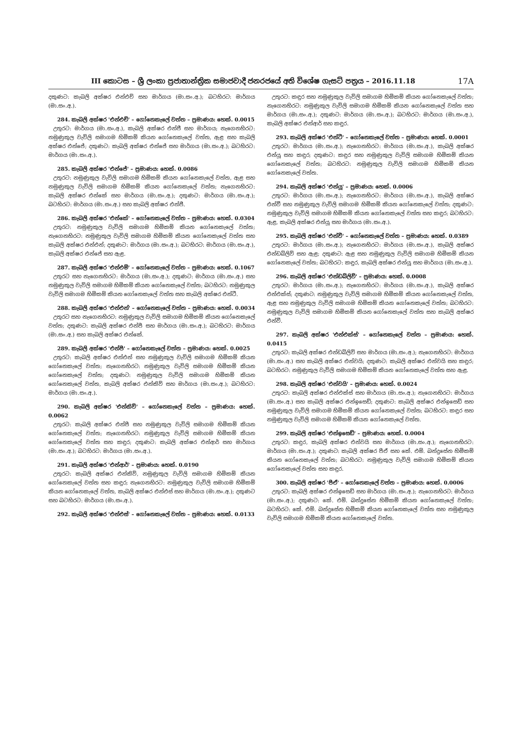III කොටස – ශ්‍රී ලංකා ප්‍රජාතාන්ත්‍රික සමාජවාදී ජනරජයේ අති විශේෂ ගැසට් පත්‍රය – 2016.11.18 17A
දකුණට: කැබලි අක්ෂර එන්එච් සහ මාර්ගය (මා.සං.අ.); බටහිරට: මාර්ගය (මා.සං.අ.).
284. කැබලි අක්ෂර 'එන්එච්' – ගෝනෙකැලේ වත්ත – ප්‍රමාණය: හෙක්. 0.0015
උතුරට: මාර්ගය (මා.සං.අ.), කැබලි අක්ෂර එන්ජී සහ මාර්ගය; නැගෙනහිරට: නමුණුකුල වැවිලි සමාගම හිමිකම් කියන ගෝනෙකැලේ වත්ත, ඇළ සහ කැබලි අක්ෂර එන්ජේ; දකුණට: කැබලි අක්ෂර එන්ජේ සහ මාර්ගය (මා.සං.අ.); බටහිරට: මාර්ගය (මා.සං.අ.).
285. කැබලි අක්ෂර 'එන්ජේ' – ප්‍රමාණය: හෙක්. 0.0086
උතුරට: නමුණුකුල වැවිලි සමාගම හිමිකම් කියන ගෝනෙකැලේ වත්ත, ඇළ සහ නමුණුකුල වැවිලි සමාගම හිමිකම් කියන ගෝනෙකැලේ වත්ත; නැගෙනහිරට: කැබලි අක්ෂර එන්කේ සහ මාර්ගය (මා.සං.අ.); දකුණට: මාර්ගය (මා.සං.අ.); බටහිරට: මාර්ගය (මා.සං.අ.) සහ කැබලි අක්ෂර එන්ජී.
286. කැබලි අක්ෂර 'එන්කේ' – ගෝනෙකැලේ වත්ත – ප්‍රමාණය: හෙක්. 0.0304
උතුරට: නමුණුකුල වැවිලි සමාගම හිමිකම් කියන ගෝනෙකැලේ වත්ත; නැගෙනහිරට: නමුණුකුල වැවිලි සමාගම හිමිකම් කියන ගෝනෙකැලේ වත්ත සහ කැබලි අක්ෂර එන්එන්; දකුණට: මාර්ගය (මා.සං.අ.); බටහිරට: මාර්ගය (මා.සං.අ.), කැබලි අක්ෂර එන්ජේ සහ ඇළ.
287. කැබලි අක්ෂර 'එන්එම්' – ගෝනෙකැලේ වත්ත – ප්‍රමාණය: හෙක්. 0.1067
උතුරට සහ නැගෙනහිරට: මාර්ගය (මා.සං.අ.); දකුණට: මාර්ගය (මා.සං.අ.) සහ නමුණුකුල වැවිලි සමාගම හිමිකම් කියන ගෝනෙකැලේ වත්ත; බටහිරට: නමුණුකුල වැවිලි සමාගම හිමිකම් කියන ගෝනෙකැලේ වත්ත සහ කැබලි අක්ෂර එන්ටී.
288. කැබලි අක්ෂර 'එන්එන්' – ගෝනෙකැලේ වත්ත – ප්‍රමාණය: හෙක්. 0.0034
උතුරට සහ නැගෙනහිරට: නමුණුකුල වැවිලි සමාගම හිමිකම් කියන ගෝනෙකැලේ වත්ත; දකුණට: කැබලි අක්ෂර එන්පී සහ මාර්ගය (මා.සං.අ.); බටහිරට: මාර්ගය (මා.සං.අ.) සහ කැබලි අක්ෂර එන්කේ.
289. කැබලි අක්ෂර 'එන්පී' – ගෝනෙකැලේ වත්ත – ප්‍රමාණය: හෙක්. 0.0025
උතුරට: කැබලි අක්ෂර එන්එන් සහ නමුණුකුල වැවිලි සමාගම හිමිකම් කියන ගෝනෙකැලේ වත්ත; නැගෙනහිරට: නමුණුකුල වැවිලි සමාගම හිමිකම් කියන ගෝනෙකැලේ වත්ත; දකුණට: නමුණුකුල වැවිලි සමාගම හිමිකම් කියන ගෝනෙකැලේ වත්ත, කැබලි අක්ෂර එන්කිව් සහ මාර්ගය (මා.සං.අ.); බටහිරට: මාර්ගය (මා.සං.අ.).
290. කැබලි අක්ෂර 'එන්කිව්' – ගෝනෙකැලේ වත්ත – ප්‍රමාණය: හෙක්. 0.0062
උතුරට: කැබලි අක්ෂර එන්පී සහ නමුණුකුල වැවිලි සමාගම හිමිකම් කියන ගෝනෙකැලේ වත්ත; නැගෙනහිරට: නමුණුකුල වැවිලි සමාගම හිමිකම් කියන ගෝනෙකැලේ වත්ත සහ කඳුර; දකුණට: කැබලි අක්ෂර එන්ආර් සහ මාර්ගය (මා.සං.අ.); බටහිරට: මාර්ගය (මා.සං.අ.).
291. කැබලි අක්ෂර 'එන්ආර්' – ප්‍රමාණය: හෙක්. 0.0190
උතුරට: කැබලි අක්ෂර එන්කිව්, නමුණුකුල වැවිලි සමාගම හිමිකම් කියන ගෝනෙකැලේ වත්ත සහ කඳුර; නැගෙනහිරට: නමුණුකුල වැවිලි සමාගම හිමිකම් කියන ගෝනෙකැලේ වත්ත, කැබලි අක්ෂර එන්එස් සහ මාර්ගය (මා.සං.අ.); දකුණට සහ බටහිරට: මාර්ගය (මා.සං.අ.).
292. කැබලි අක්ෂර 'එන්එස්' – ගෝනෙකැලේ වත්ත – ප්‍රමාණය: හෙක්. 0.0133
උතුරට: කඳුර සහ නමුණුකුල වැවිලි සමාගම හිමිකම් කියන ගෝනෙකැලේ වත්ත; නැගෙනහිරට: නමුණුකුල වැවිලි සමාගම හිමිකම් කියන ගෝනෙකැලේ වත්ත සහ මාර්ගය (මා.සං.අ.); දකුණට: මාර්ගය (මා.සං.අ.); බටහිරට: මාර්ගය (මා.සං.අ.), කැබලි අක්ෂර එන්ආර් සහ කඳුර.
293. කැබලි අක්ෂර 'එන්ටී' – ගෝනෙකැලේ වත්ත – ප්‍රමාණය: හෙක්. 0.0001
උතුරට: මාර්ගය (මා.සං.අ.); නැගෙනහිරට: මාර්ගය (මා.සං.අ.), කැබලි අක්ෂර එන්යූ සහ කඳුර; දකුණට: කඳුර සහ නමුණුකුල වැවිලි සමාගම හිමිකම් කියන ගෝනෙකැලේ වත්ත; බටහිරට: නමුණුකුල වැවිලි සමාගම හිමිකම් කියන ගෝනෙකැලේ වත්ත.
294. කැබලි අක්ෂර 'එන්යූ' – ප්‍රමාණය: හෙක්. 0.0006
උතුරට: මාර්ගය (මා.සං.අ.); නැගෙනහිරට: මාර්ගය (මා.සං.අ.), කැබලි අක්ෂර එන්වී සහ නමුණුකුල වැවිලි සමාගම හිමිකම් කියන ගෝනෙකැලේ වත්ත; දකුණට: නමුණුකුල වැවිලි සමාගම හිමිකම් කියන ගෝනෙකැලේ වත්ත සහ කඳුර; බටහිරට: ඇළ, කැබලි අක්ෂර එන්යූ සහ මාර්ගය (මා.සං.අ.).
295. කැබලි අක්ෂර 'එන්වී' – ගෝනෙකැලේ වත්ත – ප්‍රමාණය: හෙක්. 0.0389
උතුරට: මාර්ගය (මා.සං.අ.); නැගෙනහිරට: මාර්ගය (මා.සං.අ.), කැබලි අක්ෂර එන්ඩබ්ලිව් සහ ඇළ; දකුණට: ඇළ සහ නමුණුකුල වැවිලි සමාගම හිමිකම් කියන ගෝනෙකැලේ වත්ත; බටහිරට: කඳුර, කැබලි අක්ෂර එන්යූ සහ මාර්ගය (මා.සං.අ.).
296. කැබලි අක්ෂර 'එන්ඩබ්ලිව්' – ප්‍රමාණය: හෙක්. 0.0008
උතුරට: මාර්ගය (මා.සං.අ.); නැගෙනහිරට: මාර්ගය (මා.සං.අ.), කැබලි අක්ෂර එන්එක්ස්; දකුණට: නමුණුකුල වැවිලි සමාගම හිමිකම් කියන ගෝනෙකැලේ වත්ත, ඇළ සහ නමුණුකුල වැවිලි සමාගම හිමිකම් කියන ගෝනෙකැලේ වත්ත; බටහිරට: නමුණුකුල වැවිලි සමාගම හිමිකම් කියන ගෝනෙකැලේ වත්ත සහ කැබලි අක්ෂර එන්වී.
297. කැබලි අක්ෂර 'එන්එක්ස්' – ගෝනෙකැලේ වත්ත – ප්‍රමාණය: හෙක්. 0.0415
උතුරට: කැබලි අක්ෂර එන්ඩබ්ලිව් සහ මාර්ගය (මා.සං.අ.); නැගෙනහිරට: මාර්ගය (මා.සං.අ.) සහ කැබලි අක්ෂර එන්වයි; දකුණට: කැබලි අක්ෂර එන්වයි සහ කඳුර; බටහිරට: නමුණුකුල වැවිලි සමාගම හිමිකම් කියන ගෝනෙකැලේ වත්ත සහ ඇළ.
298. කැබලි අක්ෂර 'එන්වයි' – ප්‍රමාණය: හෙක්. 0.0024
උතුරට: කැබලි අක්ෂර එන්එක්ස් සහ මාර්ගය (මා.සං.අ.); නැගෙනහිරට: මාර්ගය (මා.සං.අ.) සහ කැබලි අක්ෂර එන්ඉසෙඩ්; දකුණට: කැබලි අක්ෂර එන්ඉසෙඩ් සහ නමුණුකුල වැවිලි සමාගම හිමිකම් කියන ගෝනෙකැලේ වත්ත; බටහිරට: කඳුර සහ නමුණුකුල වැවිලි සමාගම හිමිකම් කියන ගෝනෙකැලේ වත්ත.
299. කැබලි අක්ෂර 'එන්ඉසෙඩ්' – ප්‍රමාණය: හෙක්. 0.0004
උතුරට: කඳුර, කැබලි අක්ෂර එන්වයි සහ මාර්ගය (මා.සං.අ.); නැගෙනහිරට: මාර්ගය (මා.සං.අ.); දකුණට: කැබලි අක්ෂර පීඒ සහ කේ. එම්. බන්දුසේන හිමිකම් කියන ගෝනෙකැලේ වත්ත; බටහිරට: නමුණුකුල වැවිලි සමාගම හිමිකම් කියන ගෝනෙකැලේ වත්ත සහ කඳුර.
300. කැබලි අක්ෂර 'පීඒ' – ගෝනෙකැලේ වත්ත – ප්‍රමාණය: හෙක්. 0.0006
උතුරට: කැබලි අක්ෂර එන්ඉසෙඩ් සහ මාර්ගය (මා.සං.අ.); නැගෙනහිරට: මාර්ගය (මා.සං.අ.); දකුණට: කේ. එම්. බන්දුසේන හිමිකම් කියන ගෝනෙකැලේ වත්ත; බටහිරට: කේ. එම්. බන්දුසේන හිමිකම් කියන ගෝනෙකැලේ වත්ත සහ නමුණුකුල වැවිලි සමාගම හිමිකම් කියන ගෝනෙකැලේ වත්ත.